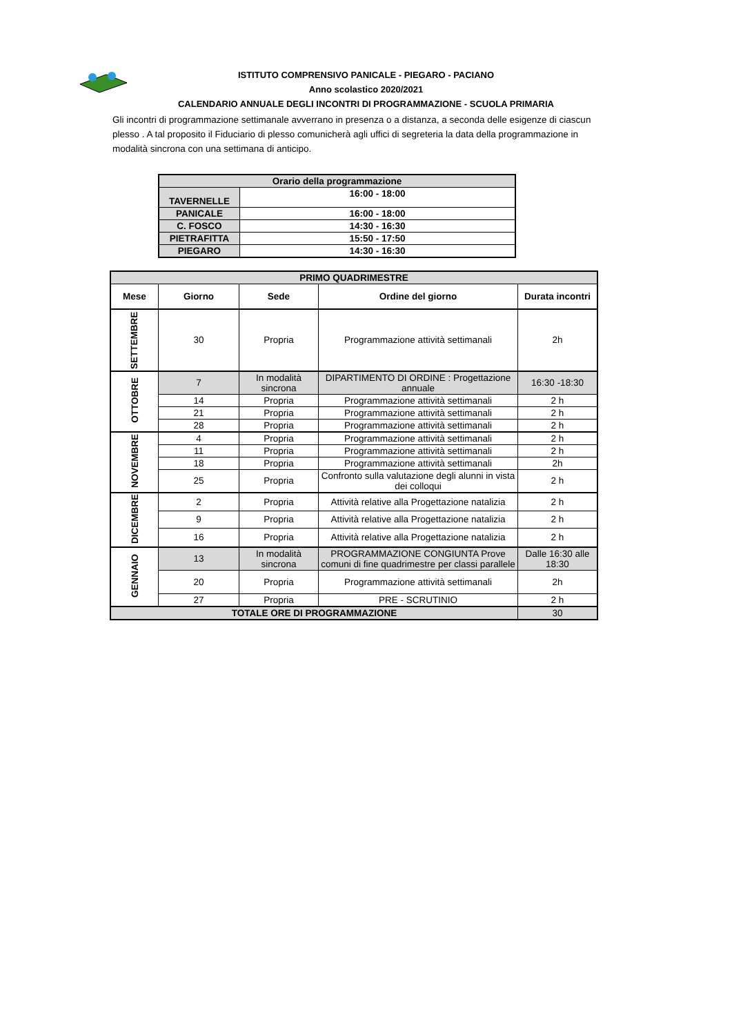ISTITUTO COMPRENSIVO PANICALE - PIEGARO - PACIANO
Anno scolastico 2020/2021
CALENDARIO ANNUALE DEGLI INCONTRI DI PROGRAMMAZIONE - SCUOLA PRIMARIA
Gli incontri di programmazione settimanale avverrano in presenza o a distanza, a seconda delle esigenze di ciascun plesso . A tal proposito il Fiduciario di plesso comunicherà agli uffici di segreteria la data della programmazione in modalità sincrona con una settimana di anticipo.
| Orario della programmazione | |
| TAVERNELLE | 16:00 - 18:00 |
| PANICALE | 16:00 - 18:00 |
| C. FOSCO | 14:30 - 16:30 |
| PIETRAFITTA | 15:50 - 17:50 |
| PIEGARO | 14:30 - 16:30 |
| PRIMO QUADRIMESTRE | | | | |
| --- | --- | --- | --- | --- |
| Mese | Giorno | Sede | Ordine del giorno | Durata incontri |
| SETTEMBRE | 30 | Propria | Programmazione attività settimanali | 2h |
| OTTOBRE | 7 | In modalità sincrona | DIPARTIMENTO DI ORDINE : Progettazione annuale | 16:30 -18:30 |
| | 14 | Propria | Programmazione attività settimanali | 2 h |
| | 21 | Propria | Programmazione attività settimanali | 2 h |
| | 28 | Propria | Programmazione attività settimanali | 2 h |
| NOVEMBRE | 4 | Propria | Programmazione attività settimanali | 2 h |
| | 11 | Propria | Programmazione attività settimanali | 2 h |
| | 18 | Propria | Programmazione attività settimanali | 2h |
| | 25 | Propria | Confronto sulla valutazione degli alunni in vista dei colloqui | 2 h |
| DICEMBRE | 2 | Propria | Attività relative alla Progettazione natalizia | 2 h |
| | 9 | Propria | Attività relative alla Progettazione natalizia | 2 h |
| | 16 | Propria | Attività relative alla Progettazione natalizia | 2 h |
| GENNAIO | 13 | In modalità sincrona | PROGRAMMAZIONE CONGIUNTA Prove comuni di fine quadrimestre per classi parallele | Dalle 16:30 alle 18:30 |
| | 20 | Propria | Programmazione attività settimanali | 2h |
| | 27 | Propria | PRE - SCRUTINIO | 2 h |
| TOTALE ORE DI PROGRAMMAZIONE | | | | 30 |